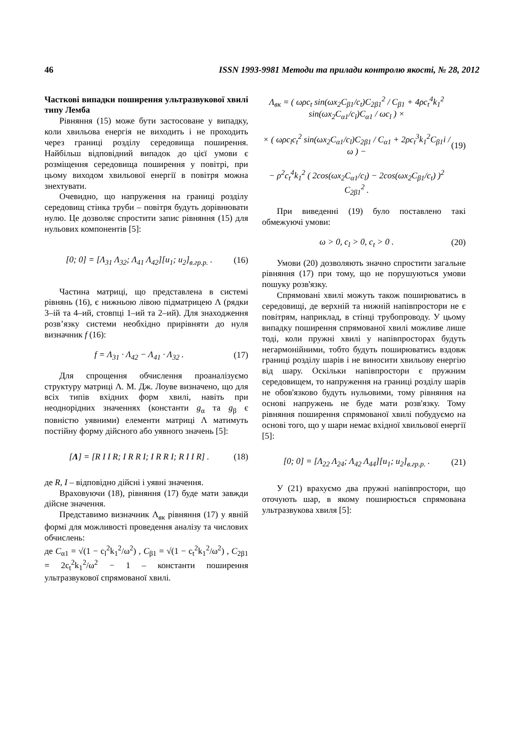46 ISSN 1993-9981 Методи та прилади контролю якості, № 28, 2012
Часткові випадки поширення ультразвукової хвилі типу Лемба
Рівняння (15) може бути застосоване у випадку, коли хвильова енергія не виходить і не проходить через границі розділу середовища поширення. Найбільш відповідний випадок до цієї умови є розміщення середовища поширення у повітрі, при цьому виходом хвильової енергії в повітря можна знехтувати.
Очевидно, що напруження на границі розділу середовищ стінка труби – повітря будуть дорівнювати нулю. Це дозволяє спростити запис рівняння (15) для нульових компонентів [5]:
[0; 0] = [Λ<sub>31</sub> Λ<sub>32</sub>; Λ<sub>41</sub> Λ<sub>42</sub>][u<sub>1</sub>; u<sub>2</sub>]<sub>в.гр.р.</sub> . (16)
Частина матриці, що представлена в системі рівнянь (16), є нижньою лівою підматрицею Λ (рядки 3–ій та 4–ий, стовпці 1–ий та 2–ий). Для знаходження розв’язку системи необхідно прирівняти до нуля визначник f (16):
f = Λ<sub>31</sub> · Λ<sub>42</sub> − Λ<sub>41</sub> · Λ<sub>32</sub> . (17)
Для спрощення обчислення проаналізуємо структуру матриці Λ. М. Дж. Лоуве визначено, що для всіх типів вхідних форм хвилі, навіть при неоднорідних значеннях (константи g<sub>α</sub> та g<sub>β</sub> є повністю уявними) елементи матриці Λ матимуть постійну форму дійсного або уявного значень [5]:
[Λ] = [R I I R; I R R I; I R R I; R I I R] . (18)
де R, I – відповідно дійсні і уявні значення.
Враховуючи (18), рівняння (17) буде мати завжди дійсне значення.
Представимо визначник Λ<sub>вк</sub> рівняння (17) у явній формі для можливості проведення аналізу та числових обчислень:
де C<sub>α1</sub> = √(1 − c<sub>l</sub><sup>2</sup>k<sub>1</sub><sup>2</sup>/ω<sup>2</sup>) , C<sub>β1</sub> = √(1 − c<sub>t</sub><sup>2</sup>k<sub>1</sub><sup>2</sup>/ω<sup>2</sup>) , C<sub>2β1</sub> = 2c<sub>t</sub><sup>2</sup>k<sub>1</sub><sup>2</sup>/ω<sup>2</sup> − 1 – константи поширення ультразвукової спрямованої хвилі.
Λ<sub>вк</sub> = ( ωρc<sub>t</sub> sin(ωx<sub>2</sub>C<sub>β1</sub>/c<sub>t</sub>)C<sub>2β1</sub><sup>2</sup> / C<sub>β1</sub> + 4ρc<sub>t</sub><sup>4</sup>k<sub>1</sub><sup>2</sup> sin(ωx<sub>2</sub>C<sub>α1</sub>/c<sub>l</sub>)C<sub>α1</sub> / ωc<sub>l</sub> ) ×
× ( ωρc<sub>l</sub>c<sub>t</sub><sup>2</sup> sin(ωx<sub>2</sub>C<sub>α1</sub>/c<sub>l</sub>)C<sub>2β1</sub> / C<sub>α1</sub> + 2ρc<sub>t</sub><sup>3</sup>k<sub>1</sub><sup>2</sup>C<sub>β1</sub>i / ω ) −
− ρ<sup>2</sup>c<sub>t</sub><sup>4</sup>k<sub>1</sub><sup>2</sup> ( 2cos(ωx<sub>2</sub>C<sub>α1</sub>/c<sub>l</sub>) − 2cos(ωx<sub>2</sub>C<sub>β1</sub>/c<sub>t</sub>) )<sup>2</sup> C<sub>2β1</sub><sup>2</sup> . (19)
При виведенні (19) було поставлено такі обмежуючі умови:
ω > 0, c<sub>l</sub> > 0, c<sub>t</sub> > 0 . (20)
Умови (20) дозволяють значно спростити загальне рівняння (17) при тому, що не порушуються умови пошуку розв'язку.
Спрямовані хвилі можуть також поширюватись в середовищі, де верхній та нижній напівпростори не є повітрям, наприклад, в стінці трубопроводу. У цьому випадку поширення спрямованої хвилі можливе лише тоді, коли пружні хвилі у напівпросторах будуть негармонійними, тобто будуть поширюватись вздовж границі розділу шарів і не виносити хвильову енергію від шару. Оскільки напівпростори є пружним середовищем, то напруження на границі розділу шарів не обов'язково будуть нульовими, тому рівняння на основі напружень не буде мати розв'язку. Тому рівняння поширення спрямованої хвилі побудуємо на основі того, що у шари немає вхідної хвильової енергії [5]:
[0; 0] = [Λ<sub>22</sub> Λ<sub>24</sub>; Λ<sub>42</sub> Λ<sub>44</sub>][u<sub>1</sub>; u<sub>2</sub>]<sub>в.гр.р.</sub> . (21)
У (21) врахуємо два пружні напівпростори, що оточують шар, в якому поширюється спрямована ультразвукова хвиля [5]: